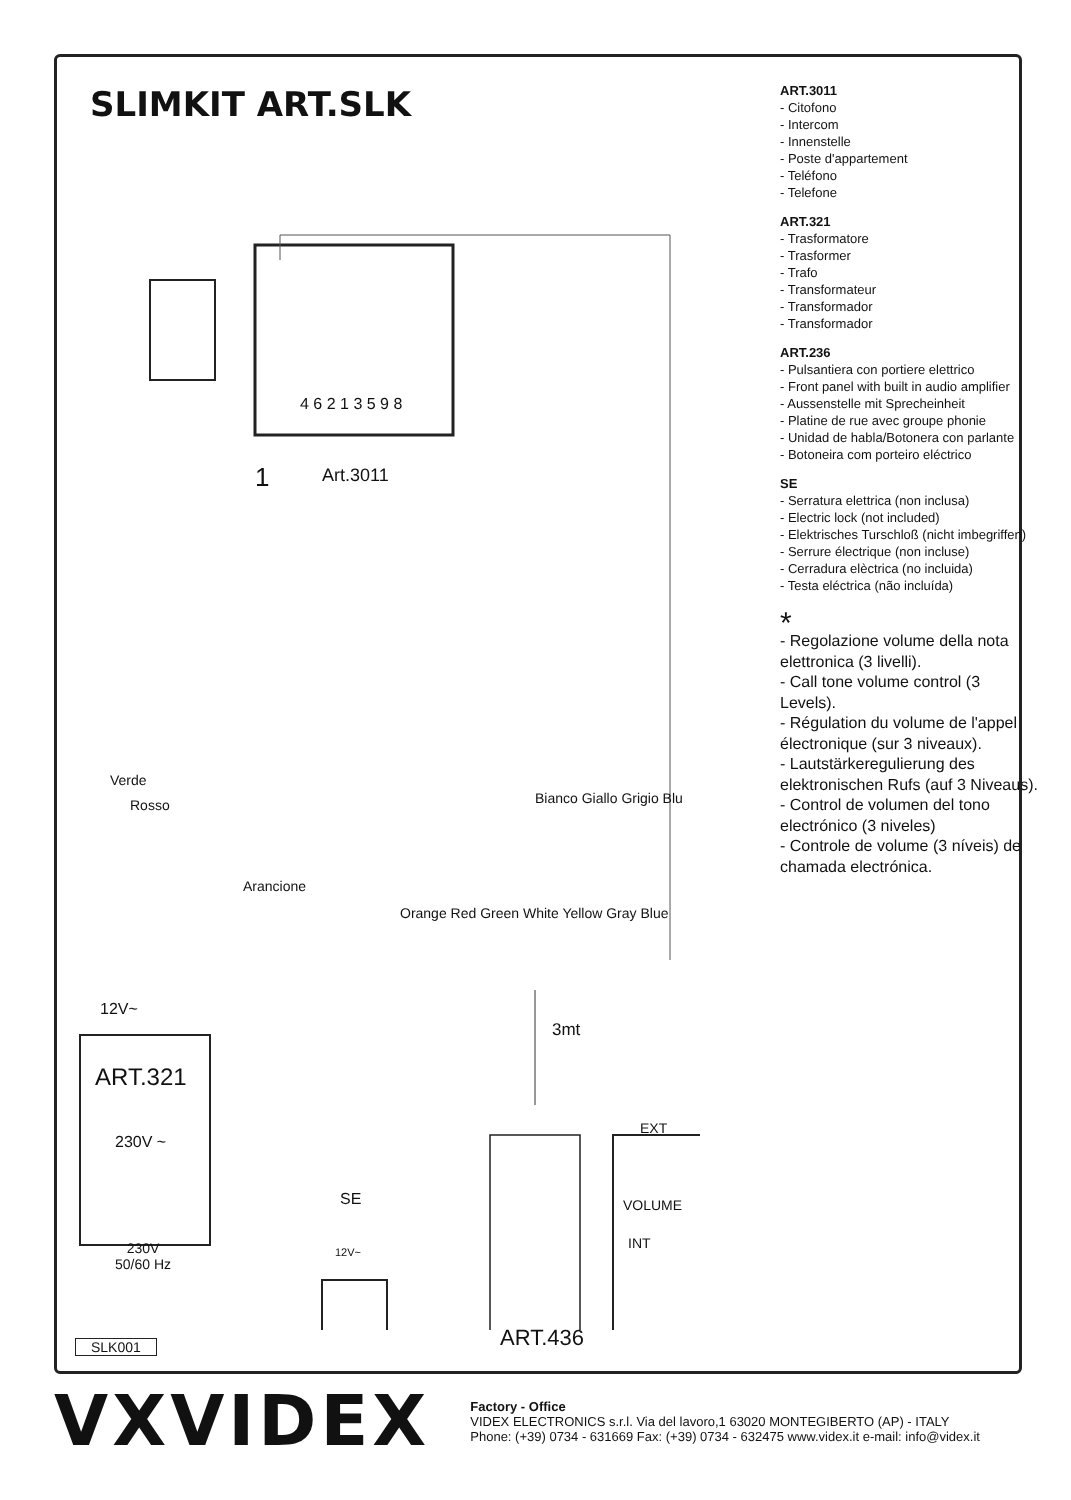SLIMKIT ART.SLK
4 6 2 1 3 5 9 8
1 Art.3011
Verde
Rosso
Arancione
Bianco Giallo Grigio Blu
Orange Red Green White Yellow Gray Blue
12V~
ART.321
230V ~
3mt
EXT
VOLUME
INT
SE
12V~ 230V
50/60 Hz
SLK001 ART.436
ART.3011
- Citofono
- Intercom
- Innenstelle
- Poste d'appartement
- Teléfono
- Telefone
ART.321
- Trasformatore
- Trasformer
- Trafo
- Transformateur
- Transformador
- Transformador
ART.236
- Pulsantiera con portiere elettrico
- Front panel with built in audio amplifier
- Aussenstelle mit Sprecheinheit
- Platine de rue avec groupe phonie
- Unidad de habla/Botonera con parlante
- Botoneira com porteiro eléctrico
SE
- Serratura elettrica (non inclusa)
- Electric lock (not included)
- Elektrisches Turschloß (nicht imbegriffen)
- Serrure électrique (non incluse)
- Cerradura elèctrica (no incluida)
- Testa eléctrica (não incluída)
*
- Regolazione volume della nota elettronica (3 livelli).
- Call tone volume control (3 Levels).
- Régulation du volume de l'appel électronique (sur 3 niveaux).
- Lautstärkeregulierung des elektronischen Rufs (auf 3 Niveaus).
- Control de volumen del tono electrónico (3 niveles)
- Controle de volume (3 níveis) de chamada electrónica.
VXVIDEX
Factory - Office
VIDEX ELECTRONICS s.r.l. Via del lavoro,1 63020 MONTEGIBERTO (AP) - ITALY
Phone: (+39) 0734 - 631669 Fax: (+39) 0734 - 632475 www.videx.it e-mail: info@videx.it